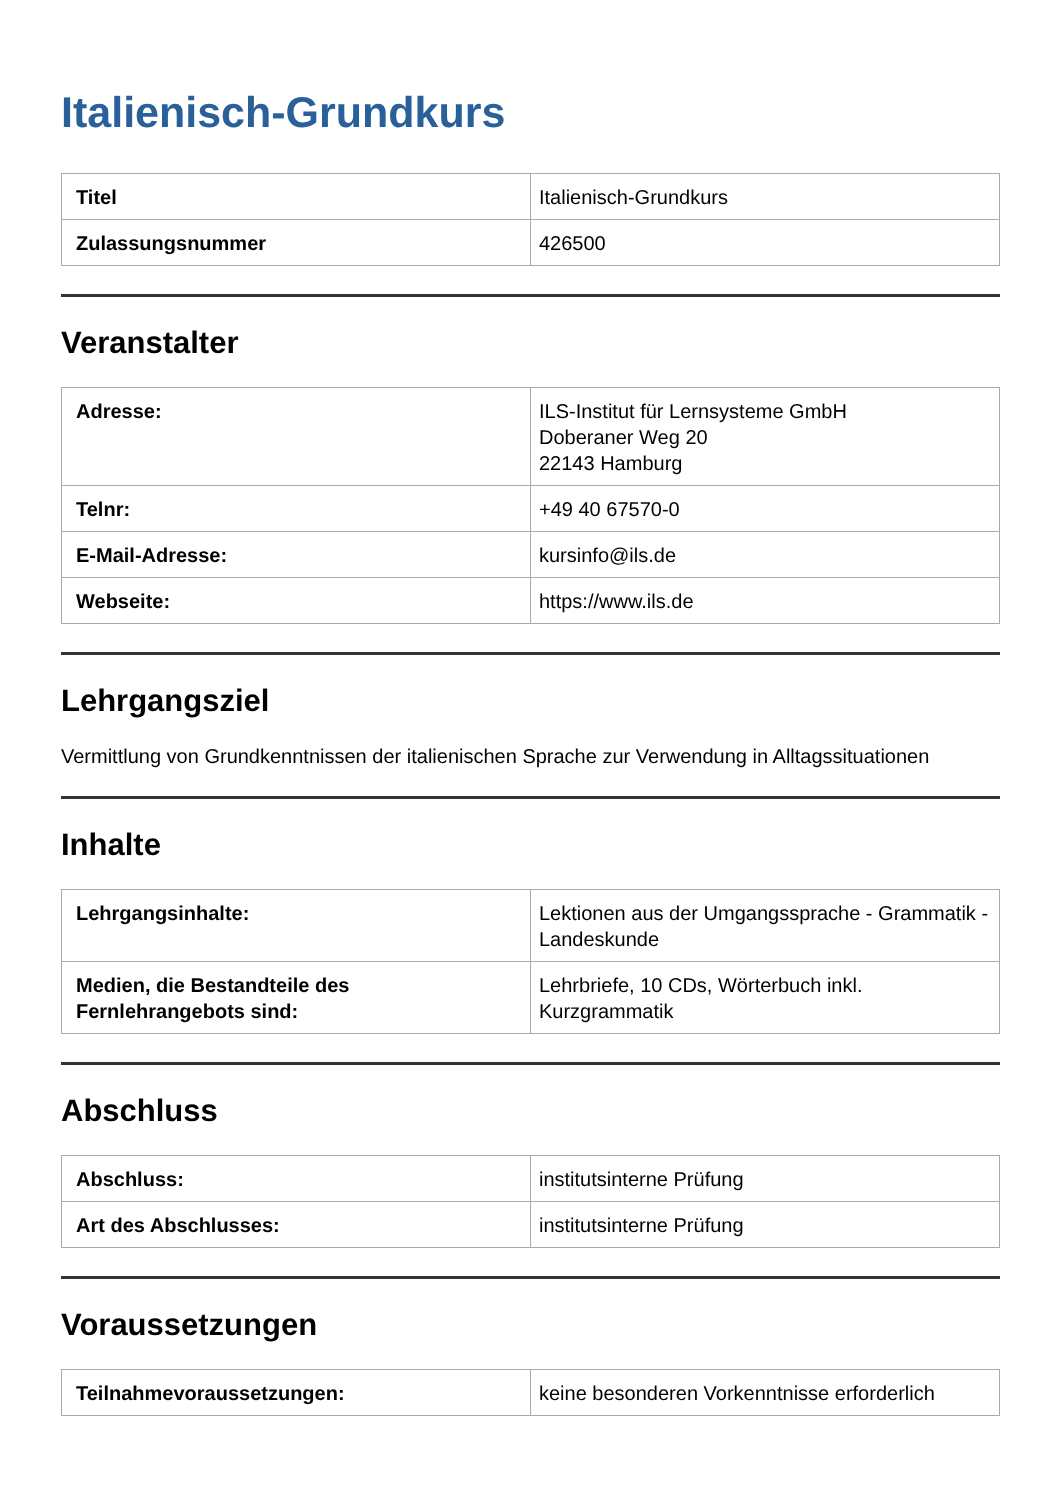Italienisch-Grundkurs
| Titel | Italienisch-Grundkurs |
| Zulassungsnummer | 426500 |
Veranstalter
| Adresse: | ILS-Institut für Lernsysteme GmbH Doberaner Weg 20 22143 Hamburg |
| Telnr: | +49 40 67570-0 |
| E-Mail-Adresse: | kursinfo@ils.de |
| Webseite: | https://www.ils.de |
Lehrgangsziel
Vermittlung von Grundkenntnissen der italienischen Sprache zur Verwendung in Alltagssituationen
Inhalte
| Lehrgangsinhalte: | Lektionen aus der Umgangssprache - Grammatik - Landeskunde |
| Medien, die Bestandteile des Fernlehrangebots sind: | Lehrbriefe, 10 CDs, Wörterbuch inkl. Kurzgrammatik |
Abschluss
| Abschluss: | institutsinterne Prüfung |
| Art des Abschlusses: | institutsinterne Prüfung |
Voraussetzungen
| Teilnahmevoraussetzungen: | keine besonderen Vorkenntnisse erforderlich |